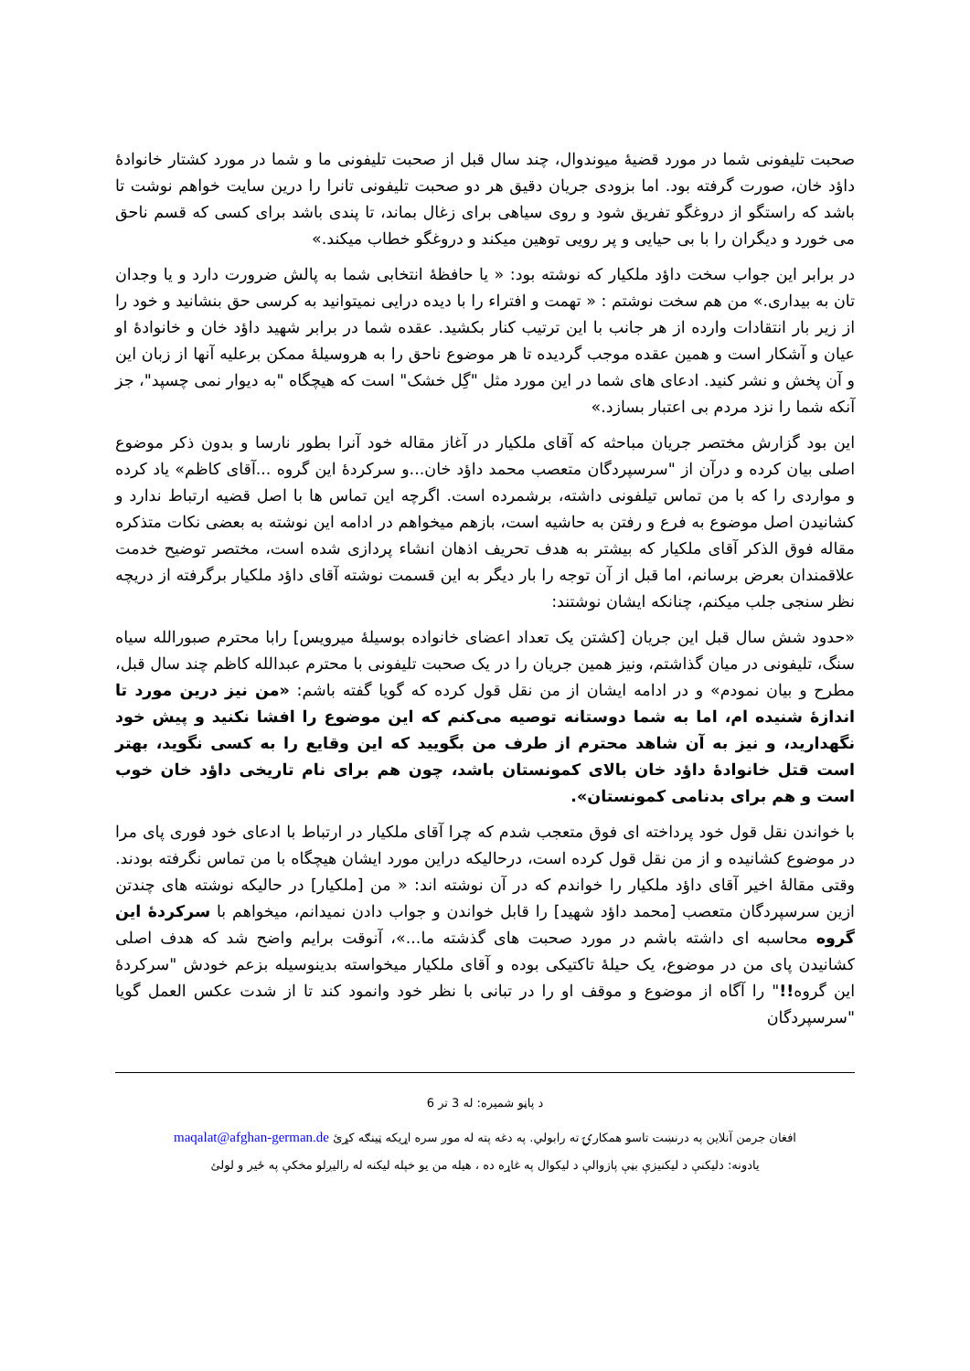صحبت تلیفونی شما در مورد قضیۀ میوندوال، چند سال قبل از صحبت تلیفونی ما و شما در مورد کشتار خانوادۀ داؤد خان، صورت گرفته بود. اما بزودی جریان دقیق هر دو صحبت تلیفونی تانرا را درین سایت خواهم نوشت تا باشد که راستگو از دروغگو تفریق شود و روی سیاهی برای زغال بماند، تا پندی باشد برای کسی که قسم ناحق می خورد و دیگران را با بی حیایی و پر رویی توهین میکند و دروغگو خطاب میکند.»
در برابر این جواب سخت داؤد ملکیار که نوشته بود: « یا حافظۀ انتخابی شما به پالش ضرورت دارد و یا وجدان تان به بیداری.» من هم سخت نوشتم : « تهمت و افتراء را با دیده درایی نمیتوانید به کرسی حق بنشانید و خود را از زیر بار انتقادات وارده از هر جانب با این ترتیب کنار بکشید. عقده شما در برابر شهید داؤد خان و خانوادۀ او عیان و آشکار است و همین عقده موجب گردیده تا هر موضوع ناحق را به هروسیلۀ ممکن برعلیه آنها از زبان این و آن پخش و نشر کنید. ادعای های شما در این مورد مثل "گِل خشک" است که هیچگاه "به دیوار نمی چسپد"، جز آنکه شما را نزد مردم بی اعتبار بسازد.»
این بود گزارش مختصر جریان مباحثه که آقای ملکیار در آغاز مقاله خود آنرا بطور نارسا و بدون ذکر موضوع اصلی بیان کرده و درآن از "سرسپردگان متعصب محمد داؤد خان...و سرکردۀ این گروه ...آقای کاظم» یاد کرده و مواردی را که با من تماس تیلفونی داشته، برشمرده است. اگرچه این تماس ها با اصل قضیه ارتباط ندارد و کشانیدن اصل موضوع به فرع و رفتن به حاشیه است، بازهم میخواهم در ادامه این نوشته به بعضی نکات متذکره مقاله فوق الذکر آقای ملکیار که بیشتر به هدف تحریف اذهان انشاء پردازی شده است، مختصر توضیح خدمت علاقمندان بعرض برسانم، اما قبل از آن توجه را بار دیگر به این قسمت نوشته آقای داؤد ملکیار برگرفته از دریچه نظر سنجی جلب میکنم، چنانکه ایشان نوشتند:
«حدود شش سال قبل این جریان [کشتن یک تعداد اعضای خانواده بوسیلۀ میرویس] رابا محترم صبورالله سیاه سنگ، تلیفونی در میان گذاشتم، ونیز همین جریان را در یک صحبت تلیفونی با محترم عبدالله کاظم چند سال قبل، مطرح و بیان نمودم» و در ادامه ایشان از من نقل قول کرده که گویا گفته باشم: «من نیز درین مورد تا اندازۀ شنیده ام، اما به شما دوستانه توصیه می‌کنم که این موضوع را افشا نکنید و پیش خود نگهدارید، و نیز به آن شاهد محترم از طرف من بگویید که این وقایع را به کسی نگوید، بهتر است قتل خانوادۀ داؤد خان بالای کمونستان باشد، چون هم برای نام تاریخی داؤد خان خوب است و هم برای بدنامی کمونستان».
با خواندن نقل قول خود پرداخته ای فوق متعجب شدم که چرا آقای ملکیار در ارتباط با ادعای خود فوری پای مرا در موضوع کشانیده و از من نقل قول کرده است، درحالیکه دراین مورد ایشان هیچگاه با من تماس نگرفته بودند. وقتی مقالۀ اخیر آقای داؤد ملکیار را خواندم که در آن نوشته اند: « من [ملکیار] در حالیکه نوشته های چندتن ازین سرسپردگان متعصب [محمد داؤد شهید] را قابل خواندن و جواب دادن نمیدانم، میخواهم با سرکردۀ این گروه محاسبه ای داشته باشم در مورد صحبت های گذشته ما...»، آنوقت برایم واضح شد که هدف اصلی کشانیدن پای من در موضوع، یک حیلۀ تاکتیکی بوده و آقای ملکیار میخواسته بدینوسیله بزعم خودش "سرکردۀ این گروه!!" را آگاه از موضوع و موقف او را در تبانی با نظر خود وانمود کند تا از شدت عکس العمل گویا "سرسپردگان
د پاڼو شمیره: له 3 تر 6
افغان جرمن آنلاین په درنښت تاسو همکارۍ ته رابولي. په دغه پته له موږ سره اړیکه ټینګه کړئ maqalat@afghan-german.de
یادونه: دلیکنې د لیکنیزې بڼې پازوالې د لیکوال په غاړه ده ، هیله من یو خپله لیکنه له رالیږلو مخکې په ځیر و لولئ